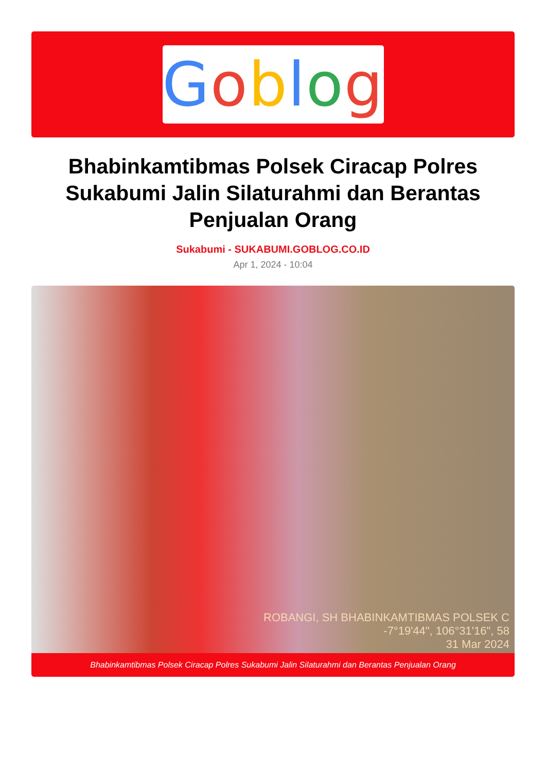Goblog
Bhabinkamtibmas Polsek Ciracap Polres Sukabumi Jalin Silaturahmi dan Berantas Penjualan Orang
Sukabumi - SUKABUMI.GOBLOG.CO.ID
Apr 1, 2024 - 10:04
ROBANGI, SH BHABINKAMTIBMAS POLSEK C
-7°19'44", 106°31'16", 58
31 Mar 2024
Bhabinkamtibmas Polsek Ciracap Polres Sukabumi Jalin Silaturahmi dan Berantas Penjualan Orang